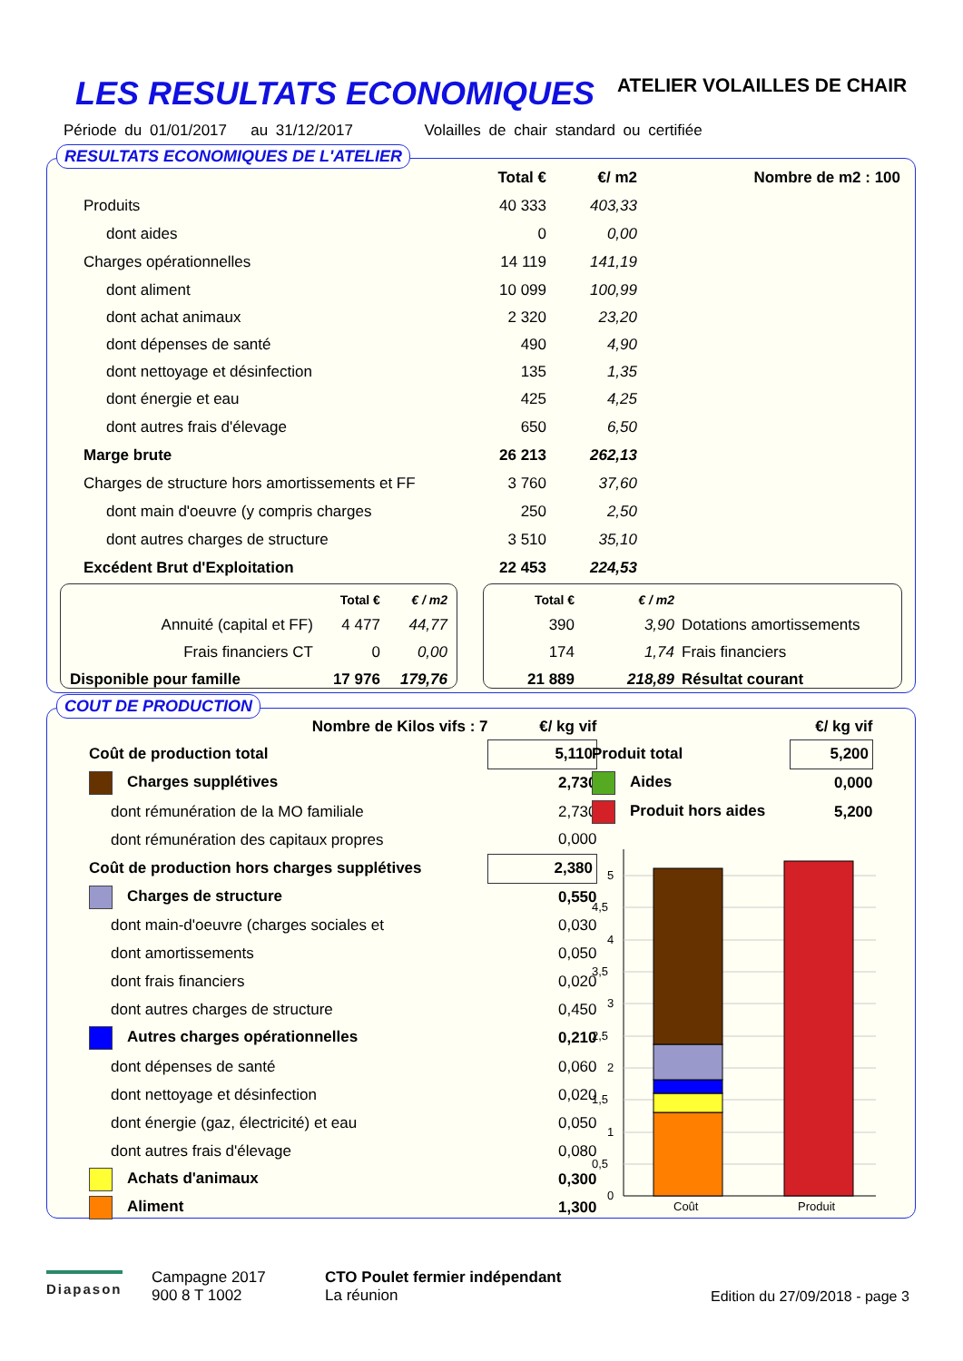LES RESULTATS ECONOMIQUES ATELIER VOLAILLES DE CHAIR
Période du 01/01/2017 au 31/12/2017 Volailles de chair standard ou certifiée
RESULTATS ECONOMIQUES DE L'ATELIER
| | Total € | €/ m2 | Nombre de m2 : 100 |
| --- | --- | --- | --- |
| Produits | 40 333 | 403,33 | |
| dont aides | 0 | 0,00 | |
| Charges opérationnelles | 14 119 | 141,19 | |
| dont aliment | 10 099 | 100,99 | |
| dont achat animaux | 2 320 | 23,20 | |
| dont dépenses de santé | 490 | 4,90 | |
| dont nettoyage et désinfection | 135 | 1,35 | |
| dont énergie et eau | 425 | 4,25 | |
| dont autres frais d'élevage | 650 | 6,50 | |
| Marge brute | 26 213 | 262,13 | |
| Charges de structure hors amortissements et FF | 3 760 | 37,60 | |
| dont main d'oeuvre (y compris charges | 250 | 2,50 | |
| dont autres charges de structure | 3 510 | 35,10 | |
| Excédent Brut d'Exploitation | 22 453 | 224,53 | |
| | Total € | € / m2 |
| --- | --- | --- |
| Annuité (capital et FF) | 4 477 | 44,77 |
| Frais financiers CT | 0 | 0,00 |
| Disponible pour famille | 17 976 | 179,76 |
| Total € | € / m2 | |
| --- | --- | --- |
| 390 | 3,90 | Dotations amortissements |
| 174 | 1,74 | Frais financiers |
| 21 889 | 218,89 | Résultat courant |
COUT DE PRODUCTION
| Nombre de Kilos vifs : 7 | €/ kg vif |
| --- | --- |
| Coût de production total | 5,110 |
| Charges supplétives | 2,730 |
| dont rémunération de la MO familiale | 2,730 |
| dont rémunération des capitaux propres | 0,000 |
| Coût de production hors charges supplétives | 2,380 |
| Charges de structure | 0,550 |
| dont main-d'oeuvre (charges sociales et | 0,030 |
| dont amortissements | 0,050 |
| dont frais financiers | 0,020 |
| dont autres charges de structure | 0,450 |
| Autres charges opérationnelles | 0,210 |
| dont dépenses de santé | 0,060 |
| dont nettoyage et désinfection | 0,020 |
| dont énergie (gaz, électricité) et eau | 0,050 |
| dont autres frais d'élevage | 0,080 |
| Achats d'animaux | 0,300 |
| Aliment | 1,300 |
| | €/ kg vif |
| --- | --- |
| Produit total | 5,200 |
| Aides | 0,000 |
| Produit hors aides | 5,200 |
0
0,5
1
1,5
2
2,5
3
3,5
4
4,5
5
Coût
Produit
Diapason
Campagne 2017
900 8 T 1002
CTO Poulet fermier indépendant
La réunion
Edition du 27/09/2018 - page 3